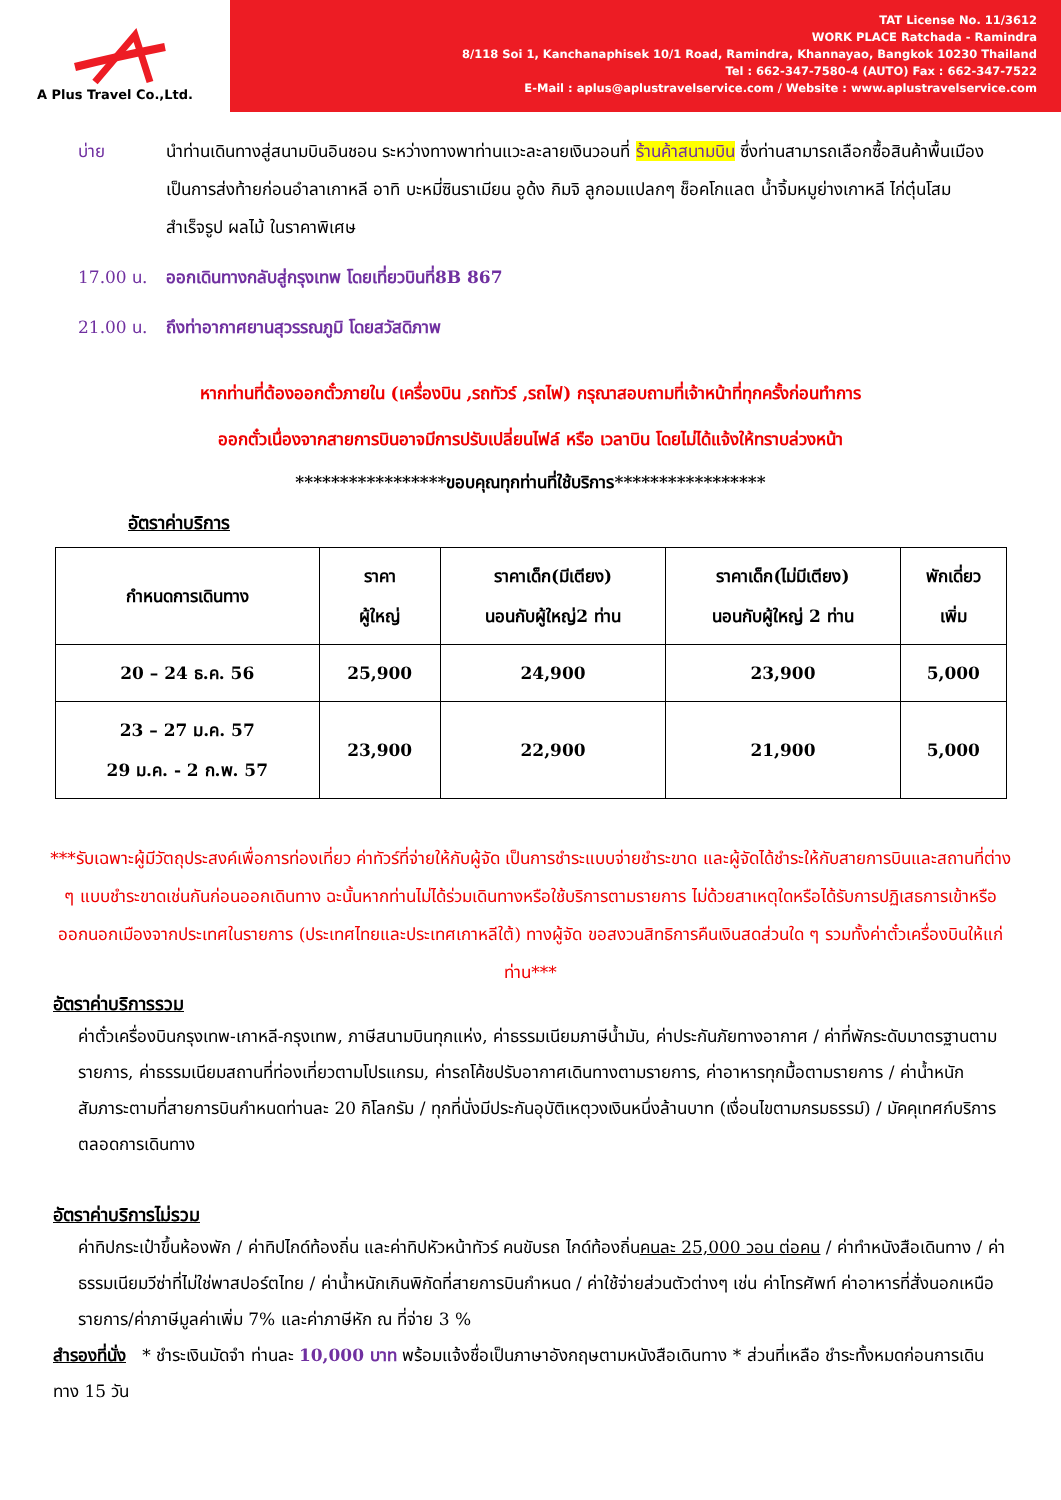A Plus Travel Co.,Ltd.
TAT License No. 11/3612
WORK PLACE Ratchada - Ramindra
8/118 Soi 1, Kanchanaphisek 10/1 Road, Ramindra, Khannayao, Bangkok 10230 Thailand
Tel : 662-347-7580-4 (AUTO) Fax : 662-347-7522
E-Mail : aplus@aplustravelservice.com / Website : www.aplustravelservice.com
บ่าย นำท่านเดินทางสู่สนามบินอินชอน ระหว่างทางพาท่านแวะละลายเงินวอนที่ ร้านค้าสนามบิน ซึ่งท่านสามารถเลือกซื้อสินค้าพื้นเมืองเป็นการส่งท้ายก่อนอำลาเกาหลี อาทิ บะหมี่ซินราเมียน อูด้ง กิมจิ ลูกอมแปลกๆ ช็อคโกแลต น้ำจิ้มหมูย่างเกาหลี ไก่ตุ๋นโสมสำเร็จรูป ผลไม้ ในราคาพิเศษ
17.00 น. ออกเดินทางกลับสู่กรุงเทพ โดยเที่ยวบินที่8B 867
21.00 น. ถึงท่าอากาศยานสุวรรณภูมิ โดยสวัสดิภาพ
หากท่านที่ต้องออกตั๋วภายใน (เครื่องบิน ,รถทัวร์ ,รถไฟ) กรุณาสอบถามที่เจ้าหน้าที่ทุกครั้งก่อนทำการ
ออกตั๋วเนื่องจากสายการบินอาจมีการปรับเปลี่ยนไฟล์ หรือ เวลาบิน โดยไม่ได้แจ้งให้ทราบล่วงหน้า
*****************ขอบคุณทุกท่านที่ใช้บริการ*****************
อัตราค่าบริการ
| กำหนดการเดินทาง | ราคา ผู้ใหญ่ | ราคาเด็ก(มีเตียง) นอนกับผู้ใหญ่2 ท่าน | ราคาเด็ก(ไม่มีเตียง) นอนกับผู้ใหญ่ 2 ท่าน | พักเดี่ยว เพิ่ม |
| 20 – 24 ธ.ค. 56 | 25,900 | 24,900 | 23,900 | 5,000 |
| 23 – 27 ม.ค. 57 29 ม.ค. - 2 ก.พ. 57 | 23,900 | 22,900 | 21,900 | 5,000 |
***รับเฉพาะผู้มีวัตถุประสงค์เพื่อการท่องเที่ยว ค่าทัวร์ที่จ่ายให้กับผู้จัด เป็นการชำระแบบจ่ายชำระขาด และผู้จัดได้ชำระให้กับสายการบินและสถานที่ต่าง ๆ แบบชำระขาดเช่นกันก่อนออกเดินทาง ฉะนั้นหากท่านไม่ได้ร่วมเดินทางหรือใช้บริการตามรายการ ไม่ด้วยสาเหตุใดหรือได้รับการปฏิเสธการเข้าหรือออกนอกเมืองจากประเทศในรายการ (ประเทศไทยและประเทศเกาหลีใต้) ทางผู้จัด ขอสงวนสิทธิการคืนเงินสดส่วนใด ๆ รวมทั้งค่าตั๋วเครื่องบินให้แก่ท่าน***
อัตราค่าบริการรวม
ค่าตั๋วเครื่องบินกรุงเทพ-เกาหลี-กรุงเทพ, ภาษีสนามบินทุกแห่ง, ค่าธรรมเนียมภาษีน้ำมัน, ค่าประกันภัยทางอากาศ / ค่าที่พักระดับมาตรฐานตามรายการ, ค่าธรรมเนียมสถานที่ท่องเที่ยวตามโปรแกรม, ค่ารถโค้ชปรับอากาศเดินทางตามรายการ, ค่าอาหารทุกมื้อตามรายการ / ค่าน้ำหนักสัมภาระตามที่สายการบินกำหนดท่านละ 20 กิโลกรัม / ทุกที่นั่งมีประกันอุบัติเหตุวงเงินหนึ่งล้านบาท (เงื่อนไขตามกรมธรรม์) / มัคคุเทศก์บริการตลอดการเดินทาง
อัตราค่าบริการไม่รวม
ค่าทิปกระเป๋าขึ้นห้องพัก / ค่าทิปไกด์ท้องถิ่น และค่าทิปหัวหน้าทัวร์ คนขับรถ ไกด์ท้องถิ่นคนละ 25,000 วอน ต่อคน / ค่าทำหนังสือเดินทาง / ค่าธรรมเนียมวีซ่าที่ไม่ใช่พาสปอร์ตไทย / ค่าน้ำหนักเกินพิกัดที่สายการบินกำหนด / ค่าใช้จ่ายส่วนตัวต่างๆ เช่น ค่าโทรศัพท์ ค่าอาหารที่สั่งนอกเหนือรายการ/ค่าภาษีมูลค่าเพิ่ม 7% และค่าภาษีหัก ณ ที่จ่าย 3 %
สำรองที่นั่ง * ชำระเงินมัดจำ ท่านละ 10,000 บาท พร้อมแจ้งชื่อเป็นภาษาอังกฤษตามหนังสือเดินทาง * ส่วนที่เหลือ ชำระทั้งหมดก่อนการเดินทาง 15 วัน